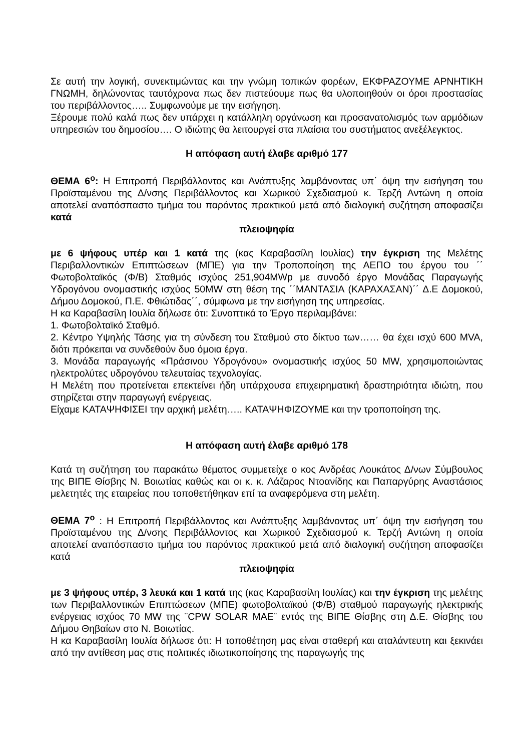Σε αυτή την λογική, συνεκτιμώντας και την γνώμη τοπικών φορέων, ΕΚΦΡΑΖΟΥΜΕ ΑΡΝΗΤΙΚΗ ΓΝΩΜΗ, δηλώνοντας ταυτόχρονα πως δεν πιστεύουμε πως θα υλοποιηθούν οι όροι προστασίας του περιβάλλοντος….. Συμφωνούμε με την εισήγηση.
Ξέρουμε πολύ καλά πως δεν υπάρχει η κατάλληλη οργάνωση και προσανατολισμός των αρμόδιων υπηρεσιών του δημοσίου…. Ο ιδιώτης θα λειτουργεί στα πλαίσια του συστήματος ανεξέλεγκτος.
Η απόφαση αυτή έλαβε αριθμό 177
ΘΕΜΑ 6<sup>ο</sup>: Η Επιτροπή Περιβάλλοντος και Ανάπτυξης λαμβάνοντας υπ΄ όψη την εισήγηση του Προϊσταμένου της Δ/νσης Περιβάλλοντος και Χωρικού Σχεδιασμού κ. Τερζή Αντώνη η οποία αποτελεί αναπόσπαστο τμήμα του παρόντος πρακτικού μετά από διαλογική συζήτηση αποφασίζει κατά
πλειοψηφία
με 6 ψήφους υπέρ και 1 κατά της (κας Καραβασίλη Ιουλίας) την έγκριση της Μελέτης Περιβαλλοντικών Επιπτώσεων (ΜΠΕ) για την Τροποποίηση της ΑΕΠΟ του έργου του ΄΄ Φωτοβολταϊκός (Φ/Β) Σταθμός ισχύος 251,904MWp με συνοδό έργο Μονάδας Παραγωγής Υδρογόνου ονομαστικής ισχύος 50MW στη θέση της ΄΄ΜΑΝΤΑΣΙΑ (ΚΑΡΑΧΑΣΑΝ)΄΄ Δ.Ε Δομοκού, Δήμου Δομοκού, Π.Ε. Φθιώτιδας΄΄, σύμφωνα με την εισήγηση της υπηρεσίας.
Η κα Καραβασίλη Ιουλία δήλωσε ότι: Συνοπτικά το Έργο περιλαμβάνει:
1. Φωτοβολταϊκό Σταθμό.
2. Κέντρο Υψηλής Τάσης για τη σύνδεση του Σταθμού στο δίκτυο των…… θα έχει ισχύ 600 MVA, διότι πρόκειται να συνδεθούν δυο όμοια έργα.
3. Μονάδα παραγωγής «Πράσινου Υδρογόνου» ονομαστικής ισχύος 50 MW, χρησιμοποιώντας ηλεκτρολύτες υδρογόνου τελευταίας τεχνολογίας.
Η Μελέτη που προτείνεται επεκτείνει ήδη υπάρχουσα επιχειρηματική δραστηριότητα ιδιώτη, που στηρίζεται στην παραγωγή ενέργειας.
Είχαμε ΚΑΤΑΨΗΦΙΣΕΙ την αρχική μελέτη….. ΚΑΤΑΨΗΦΙΖΟΥΜΕ και την τροποποίηση της.
Η απόφαση αυτή έλαβε αριθμό 178
Κατά τη συζήτηση του παρακάτω θέματος συμμετείχε ο κος Ανδρέας Λουκάτος Δ/νων Σύμβουλος της ΒΙΠΕ Θίσβης Ν. Βοιωτίας καθώς και οι κ. κ. Λάζαρος Ντοανίδης και Παπαργύρης Αναστάσιος μελετητές της εταιρείας που τοποθετήθηκαν επί τα αναφερόμενα στη μελέτη.
ΘΕΜΑ 7<sup>ο</sup> : Η Επιτροπή Περιβάλλοντος και Ανάπτυξης λαμβάνοντας υπ΄ όψη την εισήγηση του Προϊσταμένου της Δ/νσης Περιβάλλοντος και Χωρικού Σχεδιασμού κ. Τερζή Αντώνη η οποία αποτελεί αναπόσπαστο τμήμα του παρόντος πρακτικού μετά από διαλογική συζήτηση αποφασίζει κατά
πλειοψηφία
με 3 ψήφους υπέρ, 3 λευκά και 1 κατά της (κας Καραβασίλη Ιουλίας) και την έγκριση της μελέτης των Περιβαλλοντικών Επιπτώσεων (ΜΠΕ) φωτοβολταϊκού (Φ/Β) σταθμού παραγωγής ηλεκτρικής ενέργειας ισχύος 70 MW της ¨CPW SOLAR MAE¨ εντός της ΒΙΠΕ Θίσβης στη Δ.Ε. Θίσβης του Δήμου Θηβαίων στο Ν. Βοιωτίας.
Η κα Καραβασίλη Ιουλία δήλωσε ότι: Η τοποθέτηση μας είναι σταθερή και αταλάντευτη και ξεκινάει από την αντίθεση μας στις πολιτικές ιδιωτικοποίησης της παραγωγής της